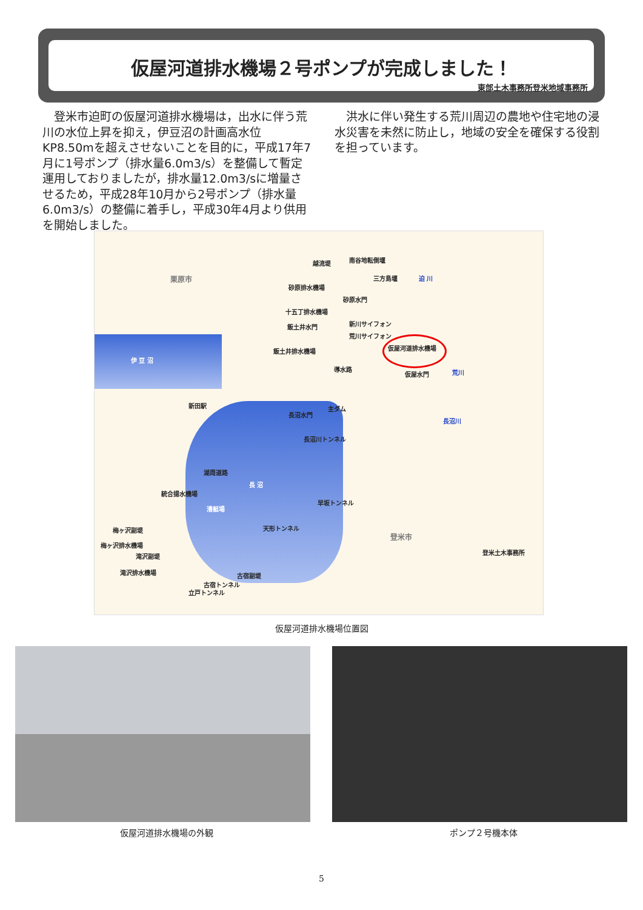仮屋河道排水機場２号ポンプが完成しました！
東部土木事務所登米地域事務所
　登米市迫町の仮屋河道排水機場は，出水に伴う荒川の水位上昇を抑え，伊豆沼の計画高水位KP8.50mを超えさせないことを目的に，平成17年7月に1号ポンプ（排水量6.0m3/s）を整備して暫定運用しておりましたが，排水量12.0m3/sに増量させるため，平成28年10月から2号ポンプ（排水量6.0m3/s）の整備に着手し，平成30年4月より供用を開始しました。
　洪水に伴い発生する荒川周辺の農地や住宅地の浸水災害を未然に防止し，地域の安全を確保する役割を担っています。
栗原市
伊 豆 沼
越流堤 南谷地転倒堰
三方島堰 迫 川
砂原排水機場
砂原水門
十五丁排水機場
飯土井水門 新川サイフォン
荒川サイフォン
仮屋河道排水機場 飯土井排水機場
導水路
仮屋水門 荒川
新田駅 主ダム
長沼水門
長沼川トンネル
長沼川
湖周道路
長 沼
統合揚水機場
漕艇場
早坂トンネル
天形トンネル 梅ヶ沢副堤
梅ヶ沢排水機場
滝沢副堤
滝沢排水機場 古宿副堤
古宿トンネル
立戸トンネル
登米市
登米土木事務所
仮屋河道排水機場位置図
仮屋河道排水機場の外観 ポンプ２号機本体
5